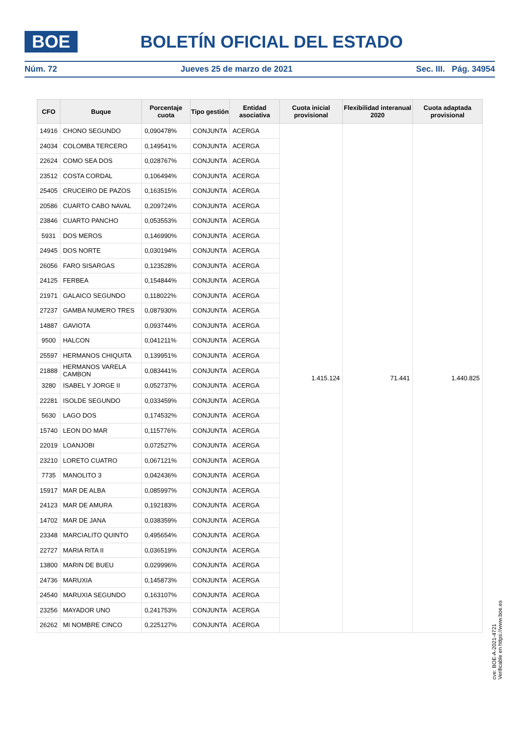BOE
BOLETÍN OFICIAL DEL ESTADO
Núm. 72 Jueves 25 de marzo de 2021 Sec. III. Pág. 34954
| CFO | Buque | Porcentaje cuota | Tipo gestión | Entidad asociativa | Cuota inicial provisional | Flexibilidad interanual 2020 | Cuota adaptada provisional |
| --- | --- | --- | --- | --- | --- | --- | --- |
| 14916 | CHONO SEGUNDO | 0,090478% | CONJUNTA | ACERGA | 1.415.124 | 71.441 | 1.440.825 |
| 24034 | COLOMBA TERCERO | 0,149541% | CONJUNTA | ACERGA | | | |
| 22624 | COMO SEA DOS | 0,028767% | CONJUNTA | ACERGA | | | |
| 23512 | COSTA CORDAL | 0,106494% | CONJUNTA | ACERGA | | | |
| 25405 | CRUCEIRO DE PAZOS | 0,163515% | CONJUNTA | ACERGA | | | |
| 20586 | CUARTO CABO NAVAL | 0,209724% | CONJUNTA | ACERGA | | | |
| 23846 | CUARTO PANCHO | 0,053553% | CONJUNTA | ACERGA | | | |
| 5931 | DOS MEROS | 0,146990% | CONJUNTA | ACERGA | | | |
| 24945 | DOS NORTE | 0,030194% | CONJUNTA | ACERGA | | | |
| 26056 | FARO SISARGAS | 0,123528% | CONJUNTA | ACERGA | | | |
| 24125 | FERBEA | 0,154844% | CONJUNTA | ACERGA | | | |
| 21971 | GALAICO SEGUNDO | 0,118022% | CONJUNTA | ACERGA | | | |
| 27237 | GAMBA NUMERO TRES | 0,087930% | CONJUNTA | ACERGA | | | |
| 14887 | GAVIOTA | 0,093744% | CONJUNTA | ACERGA | | | |
| 9500 | HALCON | 0,041211% | CONJUNTA | ACERGA | | | |
| 25597 | HERMANOS CHIQUITA | 0,139951% | CONJUNTA | ACERGA | | | |
| 21888 | HERMANOS VARELA CAMBON | 0,083441% | CONJUNTA | ACERGA | | | |
| 3280 | ISABEL Y JORGE II | 0,052737% | CONJUNTA | ACERGA | | | |
| 22281 | ISOLDE SEGUNDO | 0,033459% | CONJUNTA | ACERGA | | | |
| 5630 | LAGO DOS | 0,174532% | CONJUNTA | ACERGA | | | |
| 15740 | LEON DO MAR | 0,115776% | CONJUNTA | ACERGA | | | |
| 22019 | LOANJOBI | 0,072527% | CONJUNTA | ACERGA | | | |
| 23210 | LORETO CUATRO | 0,067121% | CONJUNTA | ACERGA | | | |
| 7735 | MANOLITO 3 | 0,042436% | CONJUNTA | ACERGA | | | |
| 15917 | MAR DE ALBA | 0,085997% | CONJUNTA | ACERGA | | | |
| 24123 | MAR DE AMURA | 0,192183% | CONJUNTA | ACERGA | | | |
| 14702 | MAR DE JANA | 0,038359% | CONJUNTA | ACERGA | | | |
| 23348 | MARCIALITO QUINTO | 0,495654% | CONJUNTA | ACERGA | | | |
| 22727 | MARIA RITA II | 0,036519% | CONJUNTA | ACERGA | | | |
| 13800 | MARIN DE BUEU | 0,029996% | CONJUNTA | ACERGA | | | |
| 24736 | MARUXIA | 0,145873% | CONJUNTA | ACERGA | | | |
| 24540 | MARUXIA SEGUNDO | 0,163107% | CONJUNTA | ACERGA | | | |
| 23256 | MAYADOR UNO | 0,241753% | CONJUNTA | ACERGA | | | |
| 26262 | MI NOMBRE CINCO | 0,225127% | CONJUNTA | ACERGA | | | |
cve: BOE-A-2021-4721
Verificable en https://www.boe.es